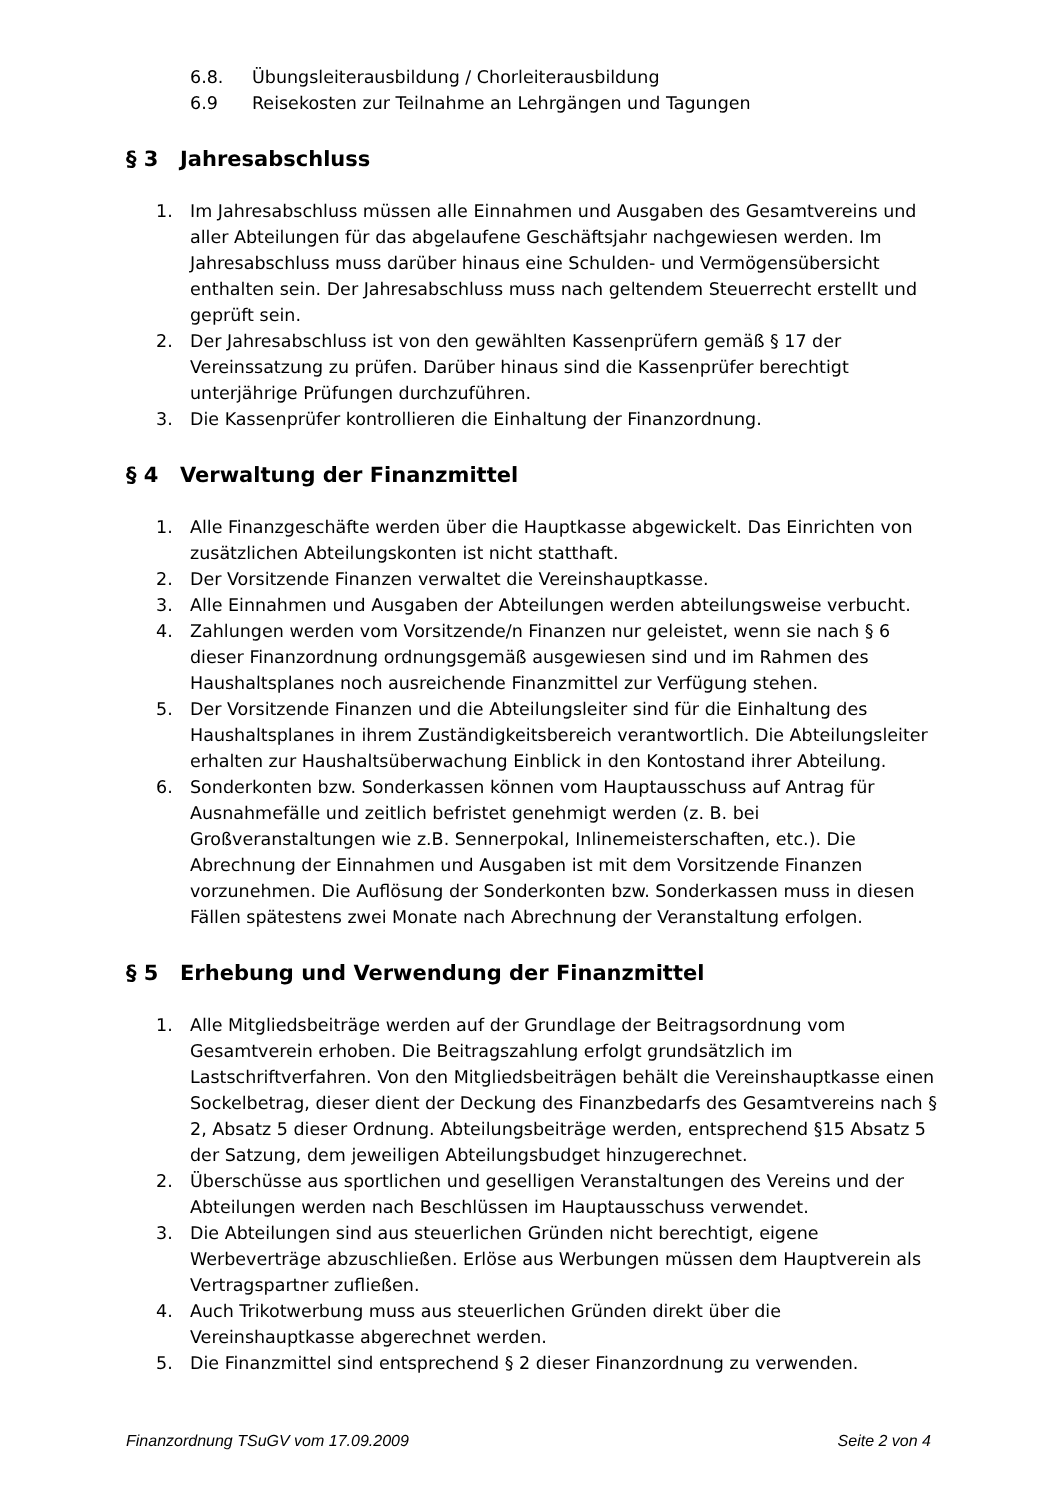6.8. Übungsleiterausbildung / Chorleiterausbildung
6.9 Reisekosten zur Teilnahme an Lehrgängen und Tagungen
§ 3 Jahresabschluss
1. Im Jahresabschluss müssen alle Einnahmen und Ausgaben des Gesamtvereins und aller Abteilungen für das abgelaufene Geschäftsjahr nachgewiesen werden. Im Jahresabschluss muss darüber hinaus eine Schulden- und Vermögensübersicht enthalten sein. Der Jahresabschluss muss nach geltendem Steuerrecht erstellt und geprüft sein.
2. Der Jahresabschluss ist von den gewählten Kassenprüfern gemäß § 17 der Vereinssatzung zu prüfen. Darüber hinaus sind die Kassenprüfer berechtigt unterjährige Prüfungen durchzuführen.
3. Die Kassenprüfer kontrollieren die Einhaltung der Finanzordnung.
§ 4 Verwaltung der Finanzmittel
1. Alle Finanzgeschäfte werden über die Hauptkasse abgewickelt. Das Einrichten von zusätzlichen Abteilungskonten ist nicht statthaft.
2. Der Vorsitzende Finanzen verwaltet die Vereinshauptkasse.
3. Alle Einnahmen und Ausgaben der Abteilungen werden abteilungsweise verbucht.
4. Zahlungen werden vom Vorsitzende/n Finanzen nur geleistet, wenn sie nach § 6 dieser Finanzordnung ordnungsgemäß ausgewiesen sind und im Rahmen des Haushaltsplanes noch ausreichende Finanzmittel zur Verfügung stehen.
5. Der Vorsitzende Finanzen und die Abteilungsleiter sind für die Einhaltung des Haushaltsplanes in ihrem Zuständigkeitsbereich verantwortlich. Die Abteilungsleiter erhalten zur Haushaltsüberwachung Einblick in den Kontostand ihrer Abteilung.
6. Sonderkonten bzw. Sonderkassen können vom Hauptausschuss auf Antrag für Ausnahmefälle und zeitlich befristet genehmigt werden (z. B. bei Großveranstaltungen wie z.B. Sennerpokal, Inlinemeisterschaften, etc.). Die Abrechnung der Einnahmen und Ausgaben ist mit dem Vorsitzende Finanzen vorzunehmen. Die Auflösung der Sonderkonten bzw. Sonderkassen muss in diesen Fällen spätestens zwei Monate nach Abrechnung der Veranstaltung erfolgen.
§ 5 Erhebung und Verwendung der Finanzmittel
1. Alle Mitgliedsbeiträge werden auf der Grundlage der Beitragsordnung vom Gesamtverein erhoben. Die Beitragszahlung erfolgt grundsätzlich im Lastschriftverfahren. Von den Mitgliedsbeiträgen behält die Vereinshauptkasse einen Sockelbetrag, dieser dient der Deckung des Finanzbedarfs des Gesamtvereins nach § 2, Absatz 5 dieser Ordnung. Abteilungsbeiträge werden, entsprechend §15 Absatz 5 der Satzung, dem jeweiligen Abteilungsbudget hinzugerechnet.
2. Überschüsse aus sportlichen und geselligen Veranstaltungen des Vereins und der Abteilungen werden nach Beschlüssen im Hauptausschuss verwendet.
3. Die Abteilungen sind aus steuerlichen Gründen nicht berechtigt, eigene Werbeverträge abzuschließen. Erlöse aus Werbungen müssen dem Hauptverein als Vertragspartner zufließen.
4. Auch Trikotwerbung muss aus steuerlichen Gründen direkt über die Vereinshauptkasse abgerechnet werden.
5. Die Finanzmittel sind entsprechend § 2 dieser Finanzordnung zu verwenden.
Finanzordnung TSuGV vom 17.09.2009 Seite 2 von 4